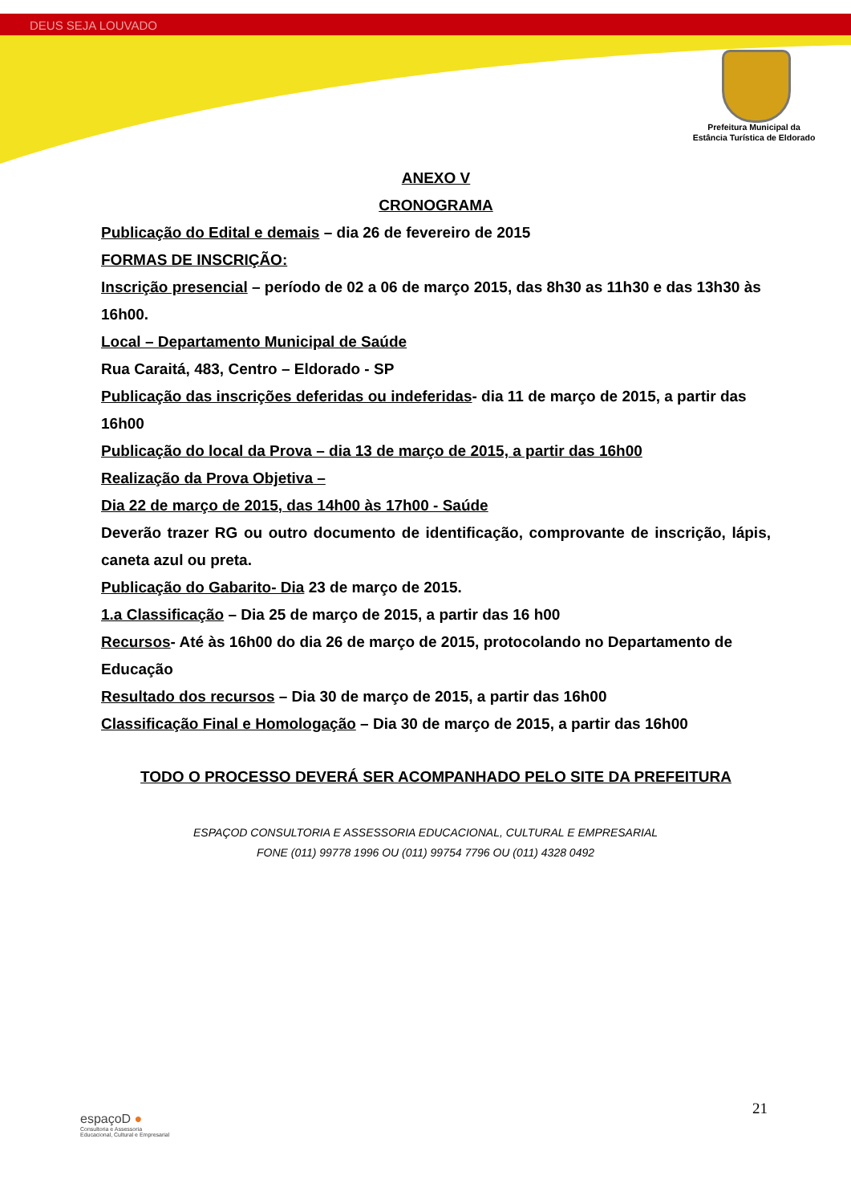DEUS SEJA LOUVADO
Prefeitura Municipal da
Estância Turística de Eldorado
ANEXO V
CRONOGRAMA
Publicação do Edital e demais – dia 26 de fevereiro de 2015
FORMAS DE INSCRIÇÃO:
Inscrição presencial – período de 02 a 06 de março 2015, das 8h30 as 11h30 e das 13h30 às 16h00.
Local – Departamento Municipal de Saúde
Rua Caraitá, 483, Centro – Eldorado - SP
Publicação das inscrições deferidas ou indeferidas- dia 11 de março de 2015, a partir das 16h00
Publicação do local da Prova – dia 13 de março de 2015, a partir das 16h00
Realização da Prova Objetiva –
Dia 22 de março de 2015, das 14h00 às 17h00 - Saúde
Deverão trazer RG ou outro documento de identificação, comprovante de inscrição, lápis, caneta azul ou preta.
Publicação do Gabarito- Dia 23 de março de 2015.
1.a Classificação – Dia 25 de março de 2015, a partir das 16 h00
Recursos- Até às 16h00 do dia 26 de março de 2015, protocolando no Departamento de Educação
Resultado dos recursos – Dia 30 de março de 2015, a partir das 16h00
Classificação Final e Homologação – Dia 30 de março de 2015, a partir das 16h00
TODO O PROCESSO DEVERÁ SER ACOMPANHADO PELO SITE DA PREFEITURA
ESPAÇOD CONSULTORIA E ASSESSORIA EDUCACIONAL, CULTURAL E EMPRESARIAL
FONE (011) 99778 1996 OU (011) 99754 7796 OU (011) 4328 0492
21
espaçoD ●
Consultoria e Assessoria
Educacional, Cultural e Empresarial